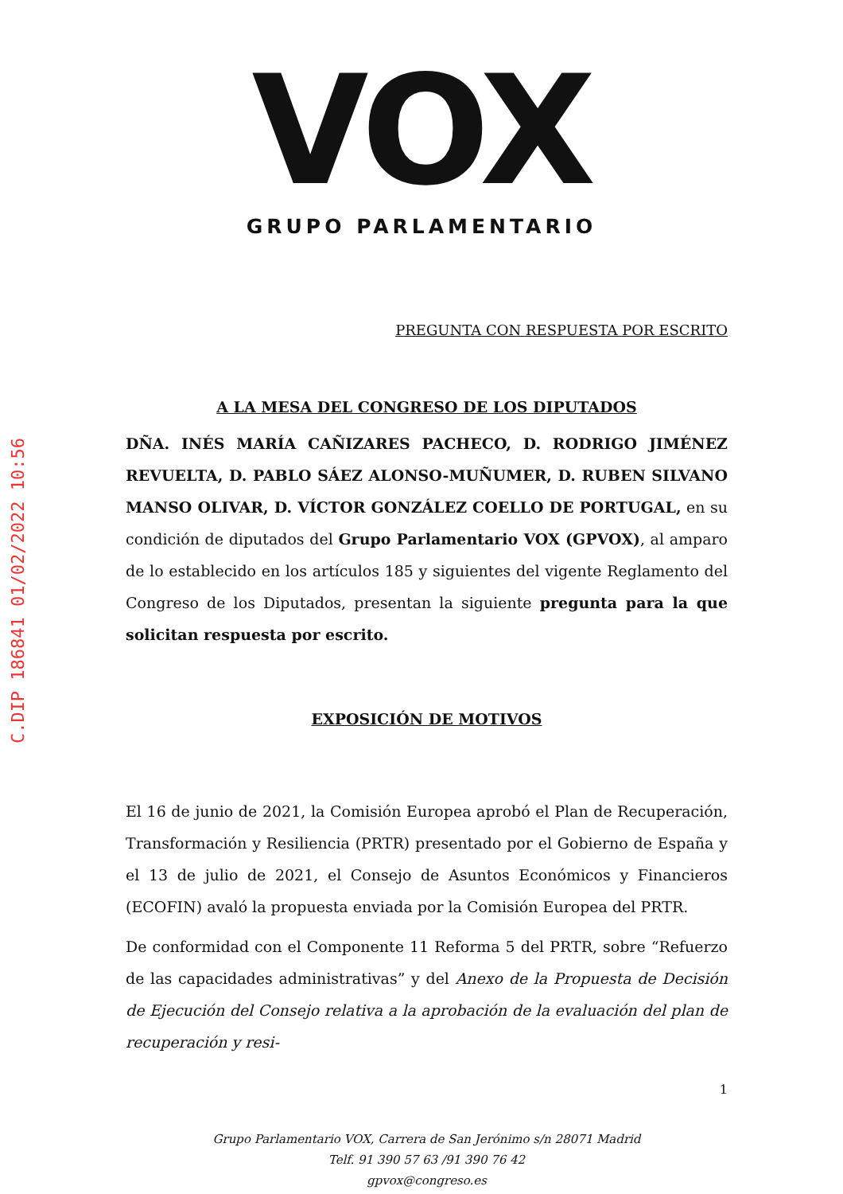C.DIP 186841 01/02/2022 10:56
VOX
GRUPO PARLAMENTARIO
PREGUNTA CON RESPUESTA POR ESCRITO
A LA MESA DEL CONGRESO DE LOS DIPUTADOS
DÑA. INÉS MARÍA CAÑIZARES PACHECO, D. RODRIGO JIMÉNEZ REVUELTA, D. PABLO SÁEZ ALONSO-MUÑUMER, D. RUBEN SILVANO MANSO OLIVAR, D. VÍCTOR GONZÁLEZ COELLO DE PORTUGAL, en su condición de diputados del Grupo Parlamentario VOX (GPVOX), al amparo de lo establecido en los artículos 185 y siguientes del vigente Reglamento del Congreso de los Diputados, presentan la siguiente pregunta para la que solicitan respuesta por escrito.
EXPOSICIÓN DE MOTIVOS
El 16 de junio de 2021, la Comisión Europea aprobó el Plan de Recuperación, Transformación y Resiliencia (PRTR) presentado por el Gobierno de España y el 13 de julio de 2021, el Consejo de Asuntos Económicos y Financieros (ECOFIN) avaló la propuesta enviada por la Comisión Europea del PRTR.
De conformidad con el Componente 11 Reforma 5 del PRTR, sobre “Refuerzo de las capacidades administrativas” y del Anexo de la Propuesta de Decisión de Ejecución del Consejo relativa a la aprobación de la evaluación del plan de recuperación y resi-
1
Grupo Parlamentario VOX, Carrera de San Jerónimo s/n 28071 Madrid
Telf. 91 390 57 63 /91 390 76 42
gpvox@congreso.es